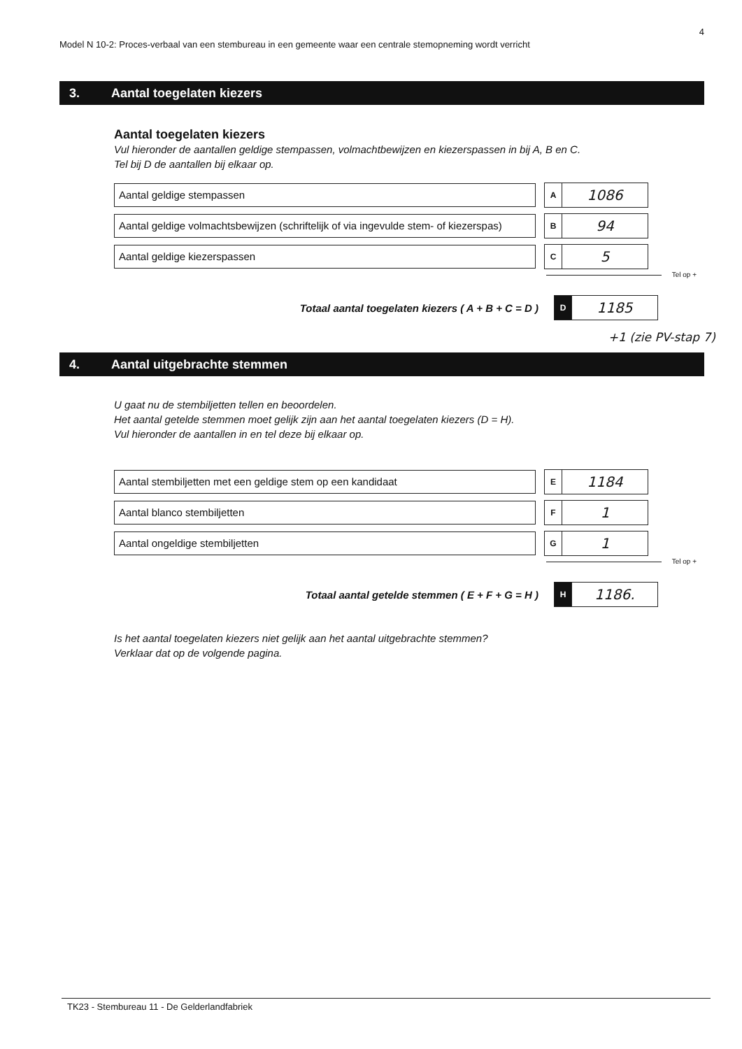4
Model N 10-2: Proces-verbaal van een stembureau in een gemeente waar een centrale stemopneming wordt verricht
3. Aantal toegelaten kiezers
Aantal toegelaten kiezers
Vul hieronder de aantallen geldige stempassen, volmachtbewijzen en kiezerspassen in bij A, B en C.
Tel bij D de aantallen bij elkaar op.
Aantal geldige stempassen
A
1086
Aantal geldige volmachtsbewijzen (schriftelijk of via ingevulde stem- of kiezerspas)
B
94
Aantal geldige kiezerspassen
C
5
Tel op +
Totaal aantal toegelaten kiezers ( A + B + C = D )
D
1185
+1 (zie PV-stap 7)
4. Aantal uitgebrachte stemmen
U gaat nu de stembiljetten tellen en beoordelen.
Het aantal getelde stemmen moet gelijk zijn aan het aantal toegelaten kiezers (D = H).
Vul hieronder de aantallen in en tel deze bij elkaar op.
Aantal stembiljetten met een geldige stem op een kandidaat
E
1184
Aantal blanco stembiljetten
F
1
Aantal ongeldige stembiljetten
G
1
Tel op +
Totaal aantal getelde stemmen ( E + F + G = H )
H
1186.
Is het aantal toegelaten kiezers niet gelijk aan het aantal uitgebrachte stemmen?
Verklaar dat op de volgende pagina.
TK23 - Stembureau 11 - De Gelderlandfabriek